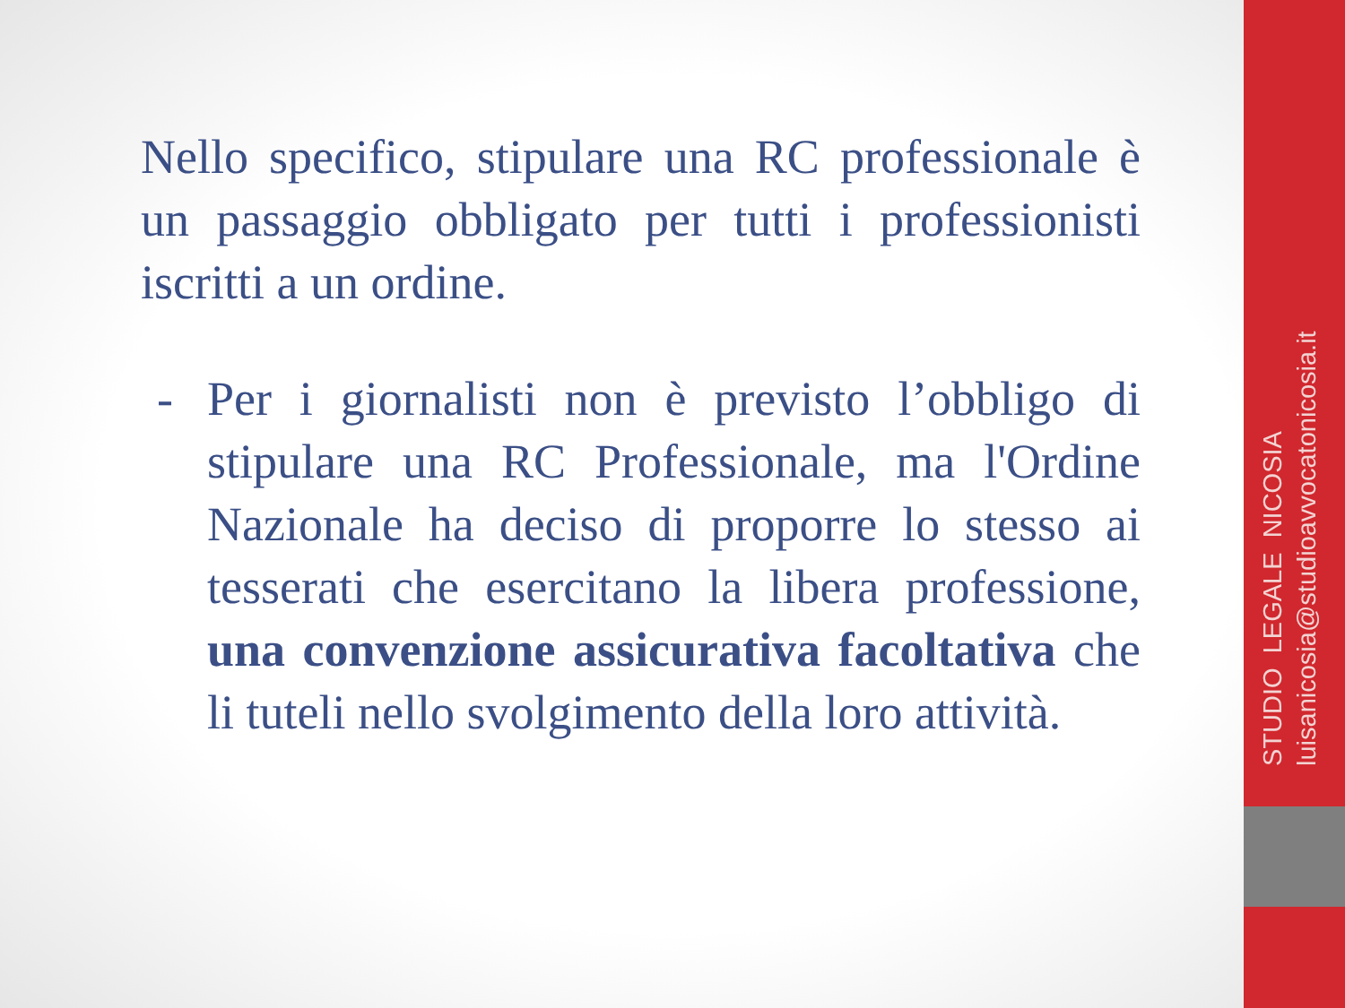Nello specifico, stipulare una RC professionale è un passaggio obbligato per tutti i professionisti iscritti a un ordine.
- Per i giornalisti non è previsto l’obbligo di stipulare una RC Professionale, ma l'Ordine Nazionale ha deciso di proporre lo stesso ai tesserati che esercitano la libera professione, una convenzione assicurativa facoltativa che li tuteli nello svolgimento della loro attività.
STUDIO LEGALE NICOSIA
luisanicosia@studioavvocatonicosia.it